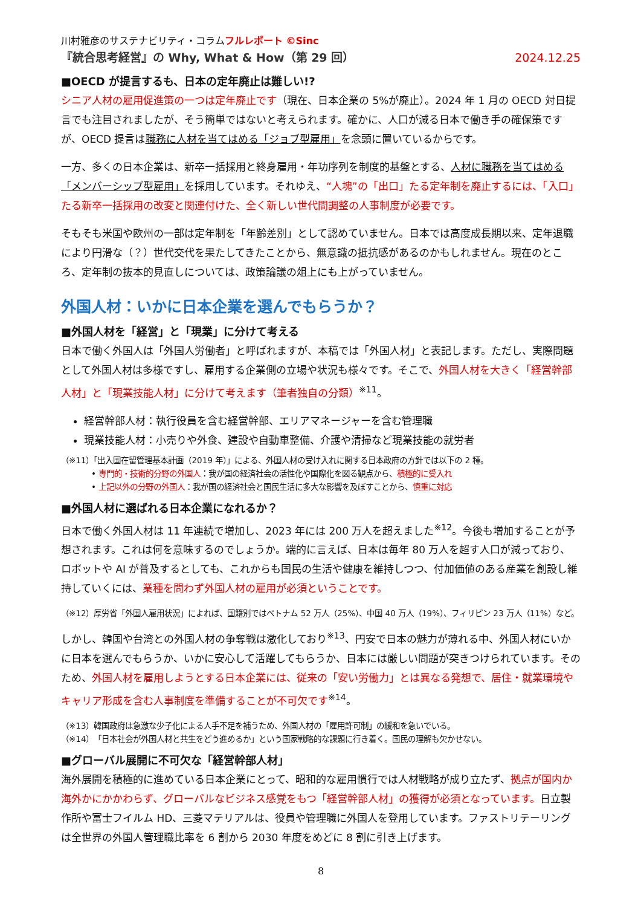川村雅彦のサステナビリティ・コラムフルレポート ©Sinc
『統合思考経営』の Why, What & How（第 29 回） 2024.12.25
■OECD が提言するも、日本の定年廃止は難しい!?
シニア人材の雇用促進策の一つは定年廃止です（現在、日本企業の 5%が廃止）。2024 年 1 月の OECD 対日提言でも注目されましたが、そう簡単ではないと考えられます。確かに、人口が減る日本で働き手の確保策ですが、OECD 提言は職務に人材を当てはめる「ジョブ型雇用」を念頭に置いているからです。
一方、多くの日本企業は、新卒一括採用と終身雇用・年功序列を制度的基盤とする、人材に職務を当てはめる「メンバーシップ型雇用」を採用しています。それゆえ、“人塊”の「出口」たる定年制を廃止するには、「入口」たる新卒一括採用の改変と関連付けた、全く新しい世代間調整の人事制度が必要です。
そもそも米国や欧州の一部は定年制を「年齢差別」として認めていません。日本では高度成長期以来、定年退職により円滑な（？）世代交代を果たしてきたことから、無意識の抵抗感があるのかもしれません。現在のところ、定年制の抜本的見直しについては、政策論議の俎上にも上がっていません。
外国人材：いかに日本企業を選んでもらうか？
■外国人材を「経営」と「現業」に分けて考える
日本で働く外国人は「外国人労働者」と呼ばれますが、本稿では「外国人材」と表記します。ただし、実際問題として外国人材は多様ですし、雇用する企業側の立場や状況も様々です。そこで、外国人材を大きく「経営幹部人材」と「現業技能人材」に分けて考えます（筆者独自の分類）<sup>※11</sup>。
経営幹部人材：執行役員を含む経営幹部、エリアマネージャーを含む管理職
現業技能人材：小売りや外食、建設や自動車整備、介護や清掃など現業技能の就労者
（※11）「出入国在留管理基本計画（2019 年）」による、外国人材の受け入れに関する日本政府の方針では以下の 2 種。
• 専門的・技術的分野の外国人：我が国の経済社会の活性化や国際化を図る観点から、積極的に受入れ
• 上記以外の分野の外国人：我が国の経済社会と国民生活に多大な影響を及ぼすことから、慎重に対応
■外国人材に選ばれる日本企業になれるか？
日本で働く外国人材は 11 年連続で増加し、2023 年には 200 万人を超えました<sup>※12</sup>。今後も増加することが予想されます。これは何を意味するのでしょうか。端的に言えば、日本は毎年 80 万人を超す人口が減っており、ロボットや AI が普及するとしても、これからも国民の生活や健康を維持しつつ、付加価値のある産業を創設し維持していくには、業種を問わず外国人材の雇用が必須ということです。
（※12）厚労省「外国人雇用状況」によれば、国籍別ではベトナム 52 万人（25%）、中国 40 万人（19%）、フィリピン 23 万人（11%）など。
しかし、韓国や台湾との外国人材の争奪戦は激化しており<sup>※13</sup>、円安で日本の魅力が薄れる中、外国人材にいかに日本を選んでもらうか、いかに安心して活躍してもらうか、日本には厳しい問題が突きつけられています。そのため、外国人材を雇用しようとする日本企業には、従来の「安い労働力」とは異なる発想で、居住・就業環境やキャリア形成を含む人事制度を準備することが不可欠です<sup>※14</sup>。
（※13）韓国政府は急激な少子化による人手不足を補うため、外国人材の「雇用許可制」の緩和を急いでいる。
（※14）「日本社会が外国人材と共生をどう進めるか」という国家戦略的な課題に行き着く。国民の理解も欠かせない。
■グローバル展開に不可欠な「経営幹部人材」
海外展開を積極的に進めている日本企業にとって、昭和的な雇用慣行では人材戦略が成り立たず、拠点が国内か海外かにかかわらず、グローバルなビジネス感覚をもつ「経営幹部人材」の獲得が必須となっています。日立製作所や富士フイルム HD、三菱マテリアルは、役員や管理職に外国人を登用しています。ファストリテーリングは全世界の外国人管理職比率を 6 割から 2030 年度をめどに 8 割に引き上げます。
8